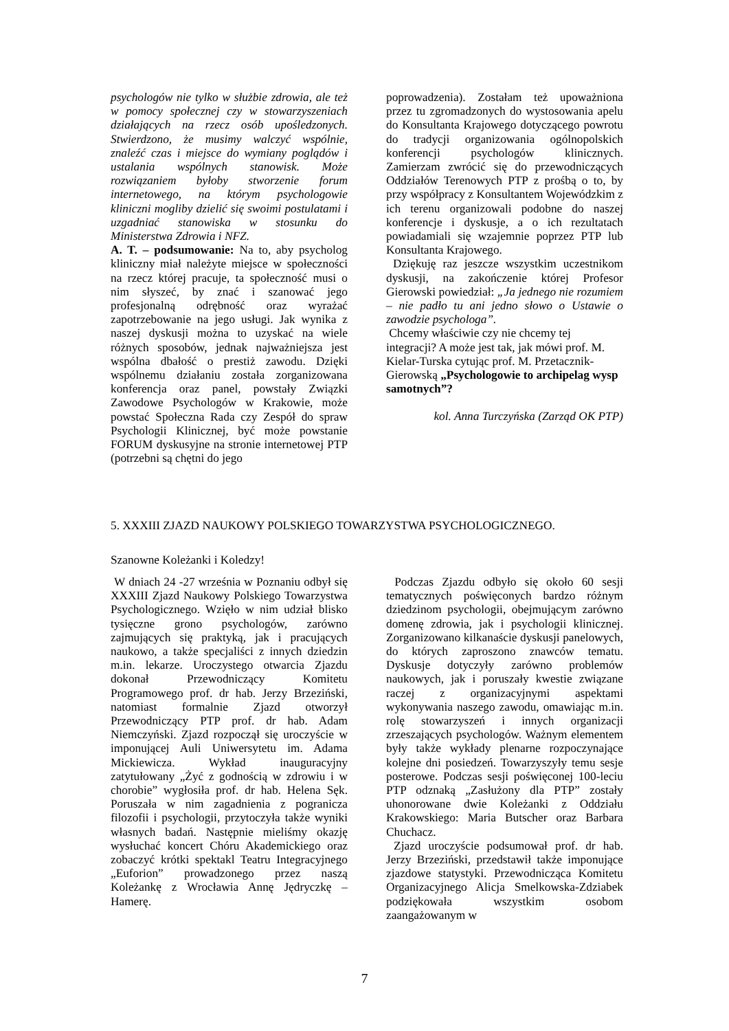psychologów nie tylko w służbie zdrowia, ale też w pomocy społecznej czy w stowarzyszeniach działających na rzecz osób upośledzonych. Stwierdzono, że musimy walczyć wspólnie, znaleźć czas i miejsce do wymiany poglądów i ustalania wspólnych stanowisk. Może rozwiązaniem byłoby stworzenie forum internetowego, na którym psychologowie kliniczni mogliby dzielić się swoimi postulatami i uzgadniać stanowiska w stosunku do Ministerstwa Zdrowia i NFZ.
A. T. – podsumowanie: Na to, aby psycholog kliniczny miał należyte miejsce w społeczności na rzecz której pracuje, ta społeczność musi o nim słyszeć, by znać i szanować jego profesjonalną odrębność oraz wyrażać zapotrzebowanie na jego usługi. Jak wynika z naszej dyskusji można to uzyskać na wiele różnych sposobów, jednak najważniejsza jest wspólna dbałość o prestiż zawodu. Dzięki wspólnemu działaniu została zorganizowana konferencja oraz panel, powstały Związki Zawodowe Psychologów w Krakowie, może powstać Społeczna Rada czy Zespół do spraw Psychologii Klinicznej, być może powstanie FORUM dyskusyjne na stronie internetowej PTP (potrzebni są chętni do jego
poprowadzenia). Zostałam też upoważniona przez tu zgromadzonych do wystosowania apelu do Konsultanta Krajowego dotyczącego powrotu do tradycji organizowania ogólnopolskich konferencji psychologów klinicznych. Zamierzam zwrócić się do przewodniczących Oddziałów Terenowych PTP z prośbą o to, by przy współpracy z Konsultantem Wojewódzkim z ich terenu organizowali podobne do naszej konferencje i dyskusje, a o ich rezultatach powiadamiali się wzajemnie poprzez PTP lub Konsultanta Krajowego.
Dziękuję raz jeszcze wszystkim uczestnikom dyskusji, na zakończenie której Profesor Gierowski powiedział: „Ja jednego nie rozumiem – nie padło tu ani jedno słowo o Ustawie o zawodzie psychologa”.
Chcemy właściwie czy nie chcemy tej integracji? A może jest tak, jak mówi prof. M. Kielar-Turska cytując prof. M. Przetacznik-Gierowską „Psychologowie to archipelag wysp samotnych”?
kol. Anna Turczyńska (Zarząd OK PTP)
5. XXXIII ZJAZD NAUKOWY POLSKIEGO TOWARZYSTWA PSYCHOLOGICZNEGO.
Szanowne Koleżanki i Koledzy!
W dniach 24 -27 września w Poznaniu odbył się XXXIII Zjazd Naukowy Polskiego Towarzystwa Psychologicznego. Wzięło w nim udział blisko tysięczne grono psychologów, zarówno zajmujących się praktyką, jak i pracujących naukowo, a także specjaliści z innych dziedzin m.in. lekarze. Uroczystego otwarcia Zjazdu dokonał Przewodniczący Komitetu Programowego prof. dr hab. Jerzy Brzeziński, natomiast formalnie Zjazd otworzył Przewodniczący PTP prof. dr hab. Adam Niemczyński. Zjazd rozpoczął się uroczyście w imponującej Auli Uniwersytetu im. Adama Mickiewicza. Wykład inauguracyjny zatytułowany „Żyć z godnością w zdrowiu i w chorobie” wygłosiła prof. dr hab. Helena Sęk. Poruszała w nim zagadnienia z pogranicza filozofii i psychologii, przytoczyła także wyniki własnych badań. Następnie mieliśmy okazję wysłuchać koncert Chóru Akademickiego oraz zobaczyć krótki spektakl Teatru Integracyjnego „Euforion” prowadzonego przez naszą Koleżankę z Wrocławia Annę Jędryczkę – Hamerę.
Podczas Zjazdu odbyło się około 60 sesji tematycznych poświęconych bardzo różnym dziedzinom psychologii, obejmującym zarówno domenę zdrowia, jak i psychologii klinicznej. Zorganizowano kilkanaście dyskusji panelowych, do których zaproszono znawców tematu. Dyskusje dotyczyły zarówno problemów naukowych, jak i poruszały kwestie związane raczej z organizacyjnymi aspektami wykonywania naszego zawodu, omawiając m.in. rolę stowarzyszeń i innych organizacji zrzeszających psychologów. Ważnym elementem były także wykłady plenarne rozpoczynające kolejne dni posiedzeń. Towarzyszyły temu sesje posterowe. Podczas sesji poświęconej 100-leciu PTP odznaką „Zasłużony dla PTP” zostały uhonorowane dwie Koleżanki z Oddziału Krakowskiego: Maria Butscher oraz Barbara Chuchacz.
Zjazd uroczyście podsumował prof. dr hab. Jerzy Brzeziński, przedstawił także imponujące zjazdowe statystyki. Przewodnicząca Komitetu Organizacyjnego Alicja Smelkowska-Zdziabek podziękowała wszystkim osobom zaangażowanym w
7